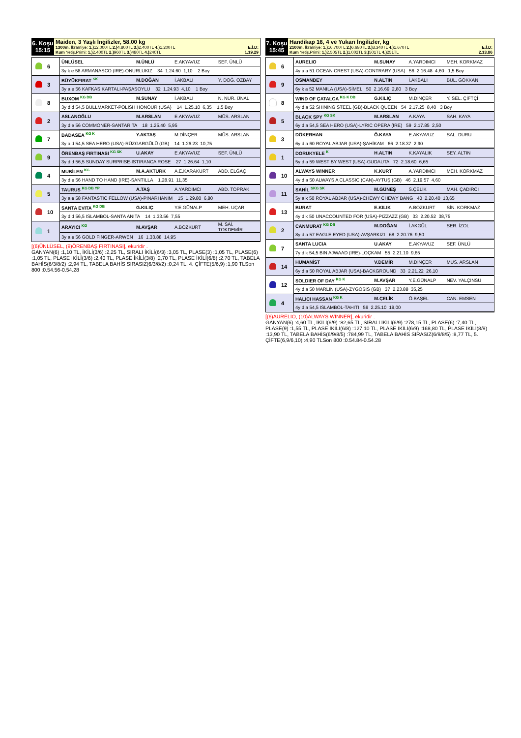| 6. Koşu 15:15 | Maiden, 3 Yaşlı İngilizler, 58.00 kg 1300m. İkramiye: 1.) 12.000TL 2.) 4.800TL 3.) 2.400TL 4.) 1.200TL E.İ.D: Kum Yetiş.Primi: 1.) 2.400TL 2.) 960TL 3.) 480TL 4.) 240TL 1.19.29 |
| | 6 | ÜNLÜSEL | M.ÜNLÜ | E.AKYAVUZ | SEF. ÜNLÜ |
| | | 3y k e 58 ARMANASCO (IRE)-ONURLUKIZ 34 1.24.60 1,10 2 Boy | | | |
| | 3 | BÜYÜKFIRAT <sup>SK</sup> | M.DOĞAN | İ.AKBALI | Y. DOĞ. ÖZBAY |
| | | 3y a e 56 KAFKAS KARTALI-PAŞASOYLU 32 1.24.93 4,10 1 Boy | | | |
| | 8 | BUXOM <sup>KG DB</sup> | M.SUNAY | İ.AKBALI | N. NUR. ÜNAL |
| | | 3y d d 54,5 BULLMARKET-POLISH HONOUR (USA) 14 1.25.10 6,35 1,5 Boy | | | |
| | 2 | ASLANOĞLU | M.ARSLAN | E.AKYAVUZ | MÜS. ARSLAN |
| | | 3y d e 56 COMMONER-SANTARITA 18 1.25.40 5,95 | | | |
| | 7 | BADASEA <sup>KG K</sup> | Y.AKTAŞ | M.DİNÇER | MÜS. ARSLAN |
| | | 3y a d 54,5 SEA HERO (USA)-RÜZGARGÜLÜ (GB) 14 1.26.23 10,75 | | | |
| | 9 | ÖRENBAŞ FIRTINASI <sup>KG SK</sup> | U.AKAY | E.AKYAVUZ | SEF. ÜNLÜ |
| | | 3y d d 56,5 SUNDAY SURPRISE-ISTIRANCA ROSE 27 1.26.64 1,10 | | | |
| | 4 | MUBİLEN <sup>KG</sup> | M.A.AKTÜRK | A.E.KARAKURT | ABD. ELĞAÇ |
| | | 3y d e 56 HAND TO HAND (IRE)-SANTILLA 1.28.91 11,35 | | | |
| | 5 | TAURUS <sup>KG DB YP</sup> | A.TAŞ | A.YARDIMCI | ABD. TOPRAK |
| | | 3y a e 58 FANTASTIC FELLOW (USA)-PINARHANIM 15 1.29.80 6,80 | | | |
| | 10 | SANTA EVITA <sup>KG DB</sup> | G.KILIÇ | Y.E.GÜNALP | MEH. UÇAR |
| | | 3y d d 56,5 ISLAMBOL-SANTA ANITA 14 1.33.56 7,55 | | | |
| | 1 | ARAYICI <sup>KG</sup> | M.AVŞAR | A.BOZKURT | M. SAİ. TOKDEMİR |
| | | 3y a e 56 GOLD FINGER-ARWEN 16 1.33.88 14,95 | | | |
[(6)ÜNLÜSEL, (9)ÖRENBAŞ FIRTINASI], ekuridir .
GANYAN(6) :1,10 TL, İKİLİ(3/6) :2,25 TL, SIRALI İKİLİ(6/3) :3,05 TL, PLASE(3) :1,05 TL, PLASE(6) :1,05 TL, PLASE İKİLİ(3/6) :2,40 TL, PLASE İKİLİ(3/8) :2,70 TL, PLASE İKİLİ(6/8) :2,70 TL, TABELA BAHİS(6/3/8/2) :2,94 TL, TABELA BAHİS SIRASIZ(6/3/8/2) :0,24 TL, 4. ÇİFTE(5/6,9) :1,90 TLSon 800 :0.54.56-0.54.28
| 7. Koşu 15:45 | Handikap 16, 4 ve Yukarı İngilizler, kg 2100m. İkramiye: 1.) 16.700TL 2.) 6.680TL 3.) 3.340TL 4.) 1.670TL E.İ.D: Kum Yetiş.Primi: 1.) 2.505TL 2.) 1.002TL 3.) 501TL 4.) 251TL 2.13.86 |
| | 6 | AURELIO | M.SUNAY | A.YARDIMCI | MEH. KORKMAZ |
| | | 4y a a 51 OCEAN CREST (USA)-CONTRARY (USA) 56 2.16.48 4,60 1,5 Boy | | | |
| | 9 | OSMANBEY | N.ALTIN | İ.AKBALI | BÜL. GÖKKAN |
| | | 6y k a 52 MANILA (USA)-SİMEL 50 2.16.69 2,80 3 Boy | | | |
| | 8 | WIND OF ÇATALCA <sup>KG K DB</sup> | G.KILIÇ | M.DİNÇER | Y. SEL. ÇİFTÇİ |
| | | 4y d a 52 SHINING STEEL (GB)-BLACK QUEEN 54 2.17.25 8,40 3 Boy | | | |
| | 5 | BLACK SPY <sup>KG SK</sup> | M.ARSLAN | A.KAYA | SAH. KAYA |
| | | 6y d a 54,5 SEA HERO (USA)-LYRIC OPERA (IRE) 59 2.17.85 2,50 | | | |
| | 3 | DÖKERHAN | Ö.KAYA | E.AKYAVUZ | SAL. DURU |
| | | 6y d a 60 ROYAL ABJAR (USA)-ŞAHİKAM 66 2.18.37 2,90 | | | |
| | 1 | DORUKYELE <sup>K</sup> | H.ALTIN | K.KAYALIK | SEY. ALTIN |
| | | 5y d a 59 WEST BY WEST (USA)-GUDAUTA 72 2.18.60 6,65 | | | |
| | 10 | ALWAYS WINNER | K.KURT | A.YARDIMCI | MEH. KORKMAZ |
| | | 4y d a 50 ALWAYS A CLASSIC (CAN)-AYTUŞ (GB) 46 2.19.57 4,60 | | | |
| | 11 | SAHİL <sup>SKG SK</sup> | M.GÜNEŞ | S.ÇELİK | MAH. ÇADIRCI |
| | | 5y a k 50 ROYAL ABJAR (USA)-CHEWY CHEWY BANG 40 2.20.40 13,65 | | | |
| | 13 | BURAT | E.KILIK | A.BOZKURT | SİN. KORKMAZ |
| | | 4y d k 50 UNACCOUNTED FOR (USA)-PIZZAZZ (GB) 33 2.20.52 38,75 | | | |
| | 2 | CANMURAT <sup>KG DB</sup> | M.DOĞAN | İ.AKGÜL | SER. İZOL |
| | | 8y d a 57 EAGLE EYED (USA)-AVŞARKIZI 68 2.20.76 9,50 | | | |
| | 7 | SANTA LUCIA | U.AKAY | E.AKYAVUZ | SEF. ÜNLÜ |
| | | 7y d k 54,5 BIN AJWAAD (IRE)-LOÇKAM 55 2.21.10 9,65 | | | |
| | 14 | HÜMANİST | V.DEMİR | M.DİNÇER | MÜS. ARSLAN |
| | | 6y d a 50 ROYAL ABJAR (USA)-BACKGROUND 33 2.21.22 26,10 | | | |
| | 12 | SOLDIER OF DAY <sup>KG K</sup> | M.AVŞAR | Y.E.GÜNALP | NEV. YALÇINSU |
| | | 4y d a 50 MARLIN (USA)-ZYGOSIS (GB) 37 2.23.88 35,25 | | | |
| | 4 | HALICI HASSAN <sup>KG K</sup> | M.ÇELİK | Ö.BAŞEL | CAN. EMSEN |
| | | 4y d a 54,5 ISLAMBOL-TAHITI 59 2.25.10 19,00 | | | |
[(6)AURELIO, (10)ALWAYS WINNER], ekuridir .
GANYAN(6) :4,60 TL, İKİLİ(6/9) :82,65 TL, SIRALI İKİLİ(6/9) :278,15 TL, PLASE(6) :7,40 TL, PLASE(9) :1,55 TL, PLASE İKİLİ(6/8) :127,10 TL, PLASE İKİLİ(6/9) :168,80 TL, PLASE İKİLİ(8/9) :13,90 TL, TABELA BAHİS(6/9/8/5) :784,99 TL, TABELA BAHİS SIRASIZ(6/9/8/5) :8,77 TL, 5. ÇİFTE(6,9/6,10) :4,90 TLSon 800 :0.54.84-0.54.28